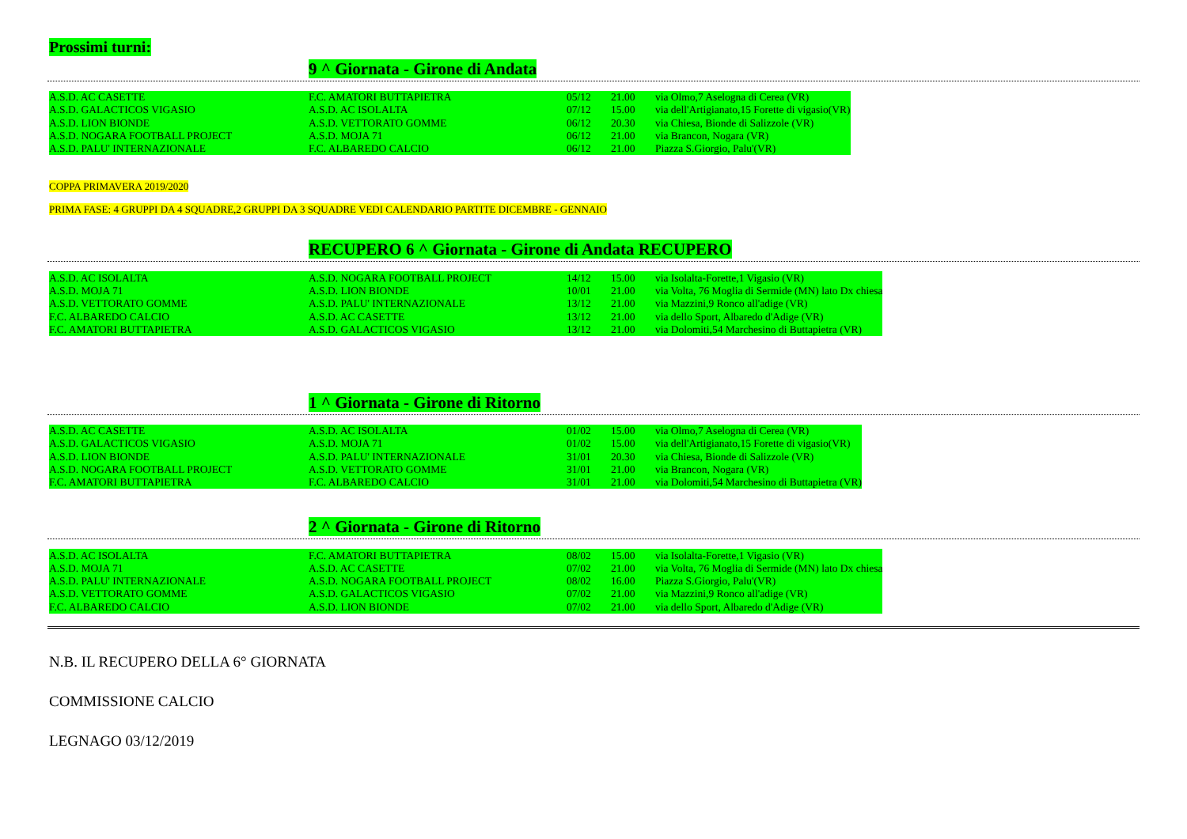Prossimi turni:
9 ^ Giornata - Girone di Andata
| A.S.D. AC CASETTE | F.C. AMATORI BUTTAPIETRA | 05/12 | 21.00 | via Olmo,7 Aselogna di Cerea (VR) |
| A.S.D. GALACTICOS VIGASIO | A.S.D. AC ISOLALTA | 07/12 | 15.00 | via dell'Artigianato,15 Forette di vigasio(VR) |
| A.S.D. LION BIONDE | A.S.D. VETTORATO GOMME | 06/12 | 20.30 | via Chiesa, Bionde di Salizzole (VR) |
| A.S.D. NOGARA FOOTBALL PROJECT | A.S.D. MOJA 71 | 06/12 | 21.00 | via Brancon, Nogara (VR) |
| A.S.D. PALU' INTERNAZIONALE | F.C. ALBAREDO CALCIO | 06/12 | 21.00 | Piazza S.Giorgio, Palu'(VR) |
COPPA PRIMAVERA 2019/2020
PRIMA FASE: 4 GRUPPI DA 4 SQUADRE,2 GRUPPI DA 3 SQUADRE VEDI CALENDARIO PARTITE DICEMBRE - GENNAIO
RECUPERO 6 ^ Giornata - Girone di Andata RECUPERO
| A.S.D. AC ISOLALTA | A.S.D. NOGARA FOOTBALL PROJECT | 14/12 | 15.00 | via Isolalta-Forette,1 Vigasio (VR) |
| A.S.D. MOJA 71 | A.S.D. LION BIONDE | 10/01 | 21.00 | via Volta, 76 Moglia di Sermide (MN) lato Dx chiesa |
| A.S.D. VETTORATO GOMME | A.S.D. PALU' INTERNAZIONALE | 13/12 | 21.00 | via Mazzini,9 Ronco all'adige (VR) |
| F.C. ALBAREDO CALCIO | A.S.D. AC CASETTE | 13/12 | 21.00 | via dello Sport, Albaredo d'Adige (VR) |
| F.C. AMATORI BUTTAPIETRA | A.S.D. GALACTICOS VIGASIO | 13/12 | 21.00 | via Dolomiti,54 Marchesino di Buttapietra (VR) |
1 ^ Giornata - Girone di Ritorno
| A.S.D. AC CASETTE | A.S.D. AC ISOLALTA | 01/02 | 15.00 | via Olmo,7 Aselogna di Cerea (VR) |
| A.S.D. GALACTICOS VIGASIO | A.S.D. MOJA 71 | 01/02 | 15.00 | via dell'Artigianato,15 Forette di vigasio(VR) |
| A.S.D. LION BIONDE | A.S.D. PALU' INTERNAZIONALE | 31/01 | 20.30 | via Chiesa, Bionde di Salizzole (VR) |
| A.S.D. NOGARA FOOTBALL PROJECT | A.S.D. VETTORATO GOMME | 31/01 | 21.00 | via Brancon, Nogara (VR) |
| F.C. AMATORI BUTTAPIETRA | F.C. ALBAREDO CALCIO | 31/01 | 21.00 | via Dolomiti,54 Marchesino di Buttapietra (VR) |
2 ^ Giornata - Girone di Ritorno
| A.S.D. AC ISOLALTA | F.C. AMATORI BUTTAPIETRA | 08/02 | 15.00 | via Isolalta-Forette,1 Vigasio (VR) |
| A.S.D. MOJA 71 | A.S.D. AC CASETTE | 07/02 | 21.00 | via Volta, 76 Moglia di Sermide (MN) lato Dx chiesa |
| A.S.D. PALU' INTERNAZIONALE | A.S.D. NOGARA FOOTBALL PROJECT | 08/02 | 16.00 | Piazza S.Giorgio, Palu'(VR) |
| A.S.D. VETTORATO GOMME | A.S.D. GALACTICOS VIGASIO | 07/02 | 21.00 | via Mazzini,9 Ronco all'adige (VR) |
| F.C. ALBAREDO CALCIO | A.S.D. LION BIONDE | 07/02 | 21.00 | via dello Sport, Albaredo d'Adige (VR) |
N.B. IL RECUPERO DELLA 6° GIORNATA
COMMISSIONE CALCIO
LEGNAGO 03/12/2019